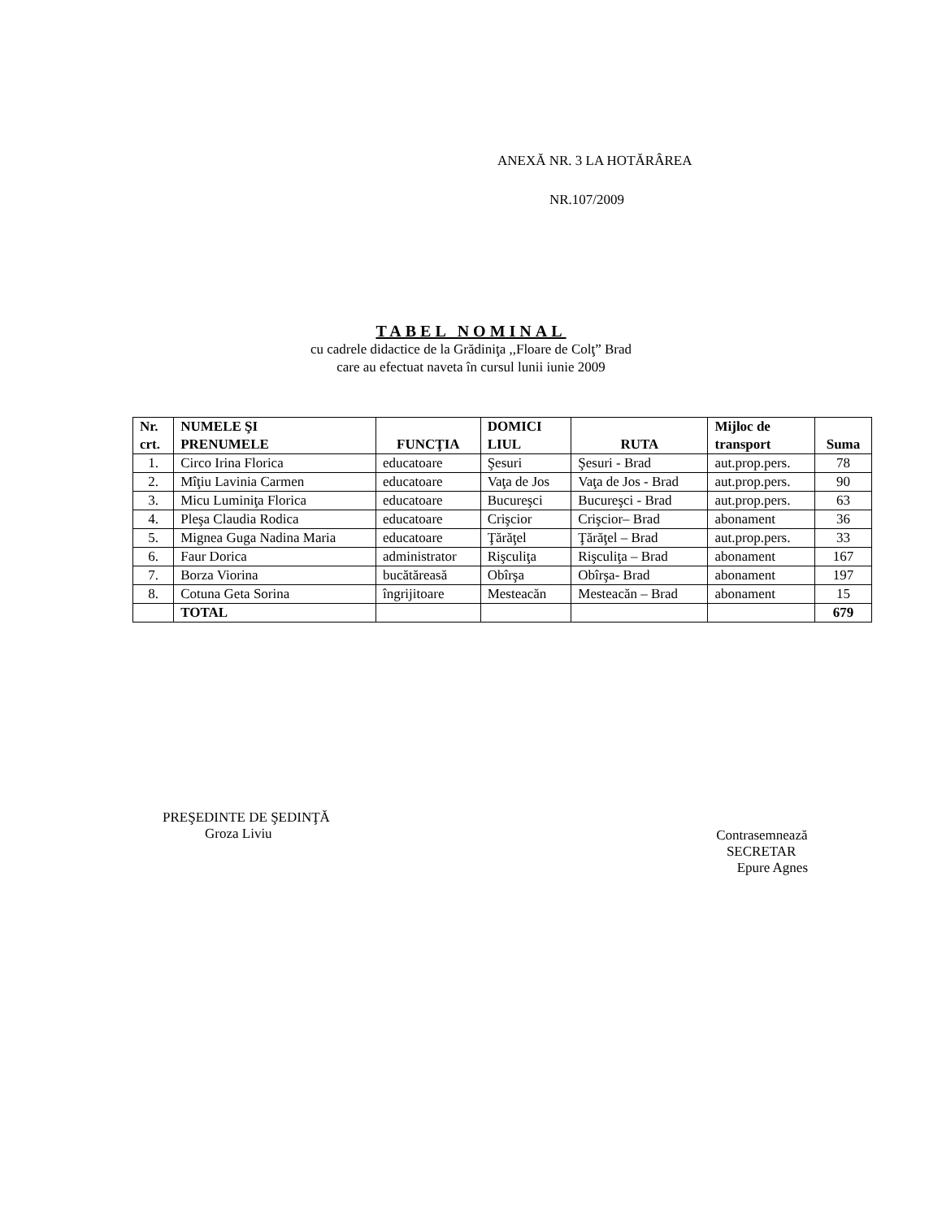ANEXĂ NR. 3 LA HOTĂRÂREA
NR.107/2009
TABEL NOMINAL
cu cadrele didactice de la Grădiniţa ,,Floare de Colţ” Brad
care au efectuat naveta în cursul lunii iunie 2009
| Nr. crt. | NUMELE ŞI PRENUMELE | FUNCŢIA | DOMICI LIUL | RUTA | Mijloc de transport | Suma |
| --- | --- | --- | --- | --- | --- | --- |
| 1. | Circo Irina Florica | educatoare | Şesuri | Şesuri - Brad | aut.prop.pers. | 78 |
| 2. | Mîţiu Lavinia Carmen | educatoare | Vaţa de Jos | Vaţa de Jos - Brad | aut.prop.pers. | 90 |
| 3. | Micu Luminiţa Florica | educatoare | Bucureşci | Bucureşci - Brad | aut.prop.pers. | 63 |
| 4. | Pleşa Claudia Rodica | educatoare | Crişcior | Crişcior– Brad | abonament | 36 |
| 5. | Mignea Guga Nadina Maria | educatoare | Ţărăţel | Ţărăţel – Brad | aut.prop.pers. | 33 |
| 6. | Faur Dorica | administrator | Rişculiţa | Rişculiţa – Brad | abonament | 167 |
| 7. | Borza Viorina | bucătăreasă | Obîrşa | Obîrşa- Brad | abonament | 197 |
| 8. | Cotuna Geta Sorina | îngrijitoare | Mesteacăn | Mesteacăn – Brad | abonament | 15 |
| | TOTAL | | | | | 679 |
PREŞEDINTE DE ŞEDINŢĂ
Groza Liviu
Contrasemnează
SECRETAR
Epure Agnes